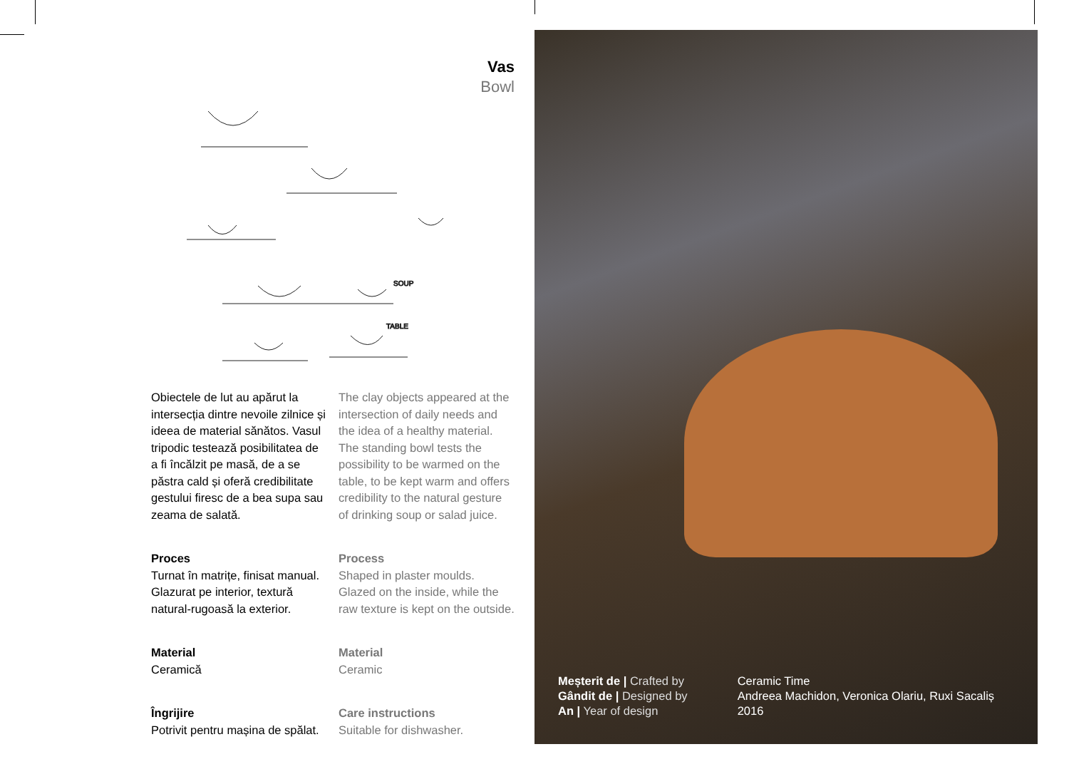Vas
Bowl
SOUP
TABLE
Obiectele de lut au apărut la intersecția dintre nevoile zilnice și ideea de material sănătos. Vasul tripodic testează posibilitatea de a fi încălzit pe masă, de a se păstra cald și oferă credibilitate gestului firesc de a bea supa sau zeama de salată.
Proces
Turnat în matrițe, finisat manual. Glazurat pe interior, textură natural-rugoasă la exterior.
Material
Ceramică
Îngrijire
Potrivit pentru mașina de spălat.
The clay objects appeared at the intersection of daily needs and the idea of a healthy material. The standing bowl tests the possibility to be warmed on the table, to be kept warm and offers credibility to the natural gesture of drinking soup or salad juice.
Process
Shaped in plaster moulds. Glazed on the inside, while the raw texture is kept on the outside.
Material
Ceramic
Care instructions
Suitable for dishwasher.
Meșterit de | Crafted by
Gândit de | Designed by
An | Year of design
Ceramic Time
Andreea Machidon, Veronica Olariu, Ruxi Sacaliș
2016